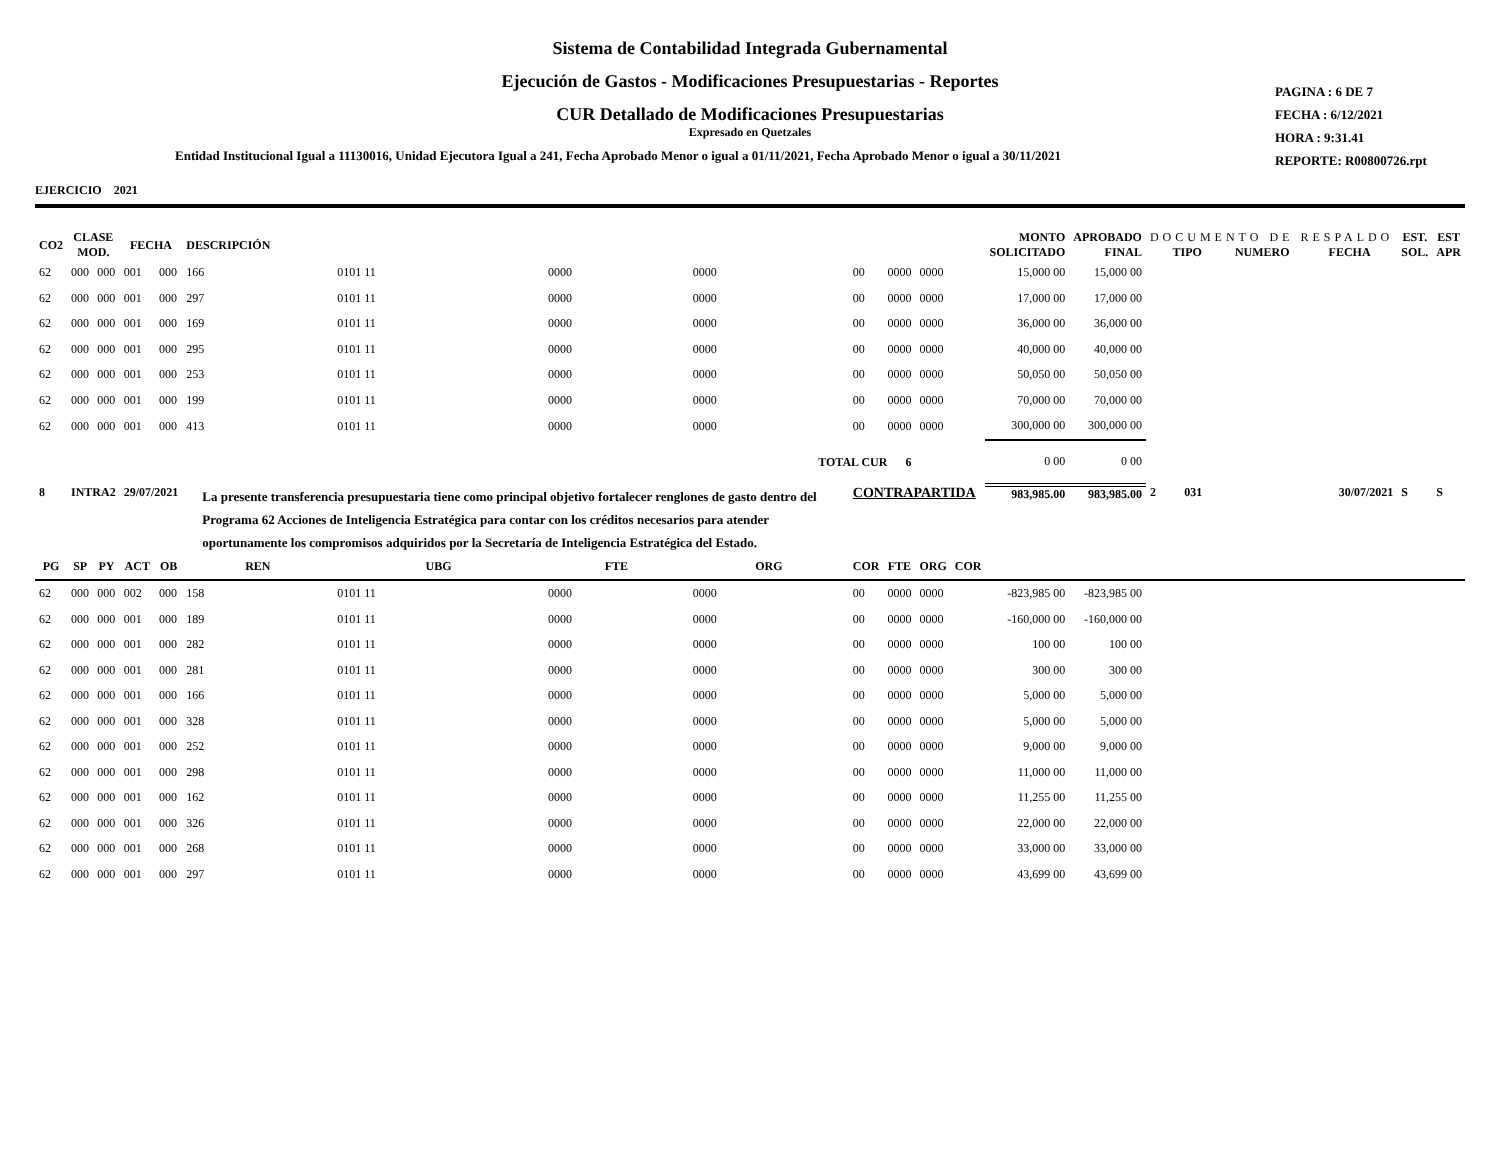Sistema de Contabilidad Integrada Gubernamental
Ejecución de Gastos - Modificaciones Presupuestarias - Reportes
CUR Detallado de Modificaciones Presupuestarias
Expresado en Quetzales
Entidad Institucional Igual a 11130016, Unidad Ejecutora Igual a 241, Fecha Aprobado Menor o igual a 01/11/2021, Fecha Aprobado Menor o igual a 30/11/2021
PAGINA : 6 DE 7
FECHA : 6/12/2021
HORA : 9:31.41
REPORTE: R00800726.rpt
EJERCICIO 2021
| CO2 | CLASE MOD. | | FECHA | | DESCRIPCIÓN | | | | | | | | MONTO SOLICITADO | APROBADO FINAL | DOCUMENTO DE RESPALDO TIPO NUMERO FECHA | | | EST. SOL. | EST APR |
| --- | --- | --- | --- | --- | --- | --- | --- | --- | --- | --- | --- | --- | --- | --- | --- | --- | --- | --- | --- |
| 62 | 000 | 000 | 001 | 000 | 166 | 0101 11 | 0000 | 0000 | 00 | 0000 | 0000 | | 15,000 00 | 15,000 00 | | | | | |
| 62 | 000 | 000 | 001 | 000 | 297 | 0101 11 | 0000 | 0000 | 00 | 0000 | 0000 | | 17,000 00 | 17,000 00 | | | | | |
| 62 | 000 | 000 | 001 | 000 | 169 | 0101 11 | 0000 | 0000 | 00 | 0000 | 0000 | | 36,000 00 | 36,000 00 | | | | | |
| 62 | 000 | 000 | 001 | 000 | 295 | 0101 11 | 0000 | 0000 | 00 | 0000 | 0000 | | 40,000 00 | 40,000 00 | | | | | |
| 62 | 000 | 000 | 001 | 000 | 253 | 0101 11 | 0000 | 0000 | 00 | 0000 | 0000 | | 50,050 00 | 50,050 00 | | | | | |
| 62 | 000 | 000 | 001 | 000 | 199 | 0101 11 | 0000 | 0000 | 00 | 0000 | 0000 | | 70,000 00 | 70,000 00 | | | | | |
| 62 | 000 | 000 | 001 | 000 | 413 | 0101 11 | 0000 | 0000 | 00 | 0000 | 0000 | | 300,000 00 | 300,000 00 | | | | | |
| TOTAL CUR 6 | | | | | | | | | | | | | 0 00 | 0 00 | | | | | |
| 8 | INTRA2 | | 29/07/2021 | | La presente transferencia presupuestaria tiene como principal objetivo fortalecer renglones de gasto dentro del Programa 62 Acciones de Inteligencia Estratégica para contar con los créditos necesarios para atender oportunamente los compromisos adquiridos por la Secretaría de Inteligencia Estratégica del Estado. | | | | CONTRAPARTIDA | | | | 983,985.00 | 983,985.00 | 2 | 031 | 30/07/2021 | S | S |
| PG | SP | PY | ACT | OB | REN | UBG | FTE | ORG | COR | FTE | ORG | COR | | | | | | | |
| 62 | 000 | 000 | 002 | 000 | 158 | 0101 11 | 0000 | 0000 | 00 | 0000 | 0000 | | -823,985 00 | -823,985 00 | | | | | |
| 62 | 000 | 000 | 001 | 000 | 189 | 0101 11 | 0000 | 0000 | 00 | 0000 | 0000 | | -160,000 00 | -160,000 00 | | | | | |
| 62 | 000 | 000 | 001 | 000 | 282 | 0101 11 | 0000 | 0000 | 00 | 0000 | 0000 | | 100 00 | 100 00 | | | | | |
| 62 | 000 | 000 | 001 | 000 | 281 | 0101 11 | 0000 | 0000 | 00 | 0000 | 0000 | | 300 00 | 300 00 | | | | | |
| 62 | 000 | 000 | 001 | 000 | 166 | 0101 11 | 0000 | 0000 | 00 | 0000 | 0000 | | 5,000 00 | 5,000 00 | | | | | |
| 62 | 000 | 000 | 001 | 000 | 328 | 0101 11 | 0000 | 0000 | 00 | 0000 | 0000 | | 5,000 00 | 5,000 00 | | | | | |
| 62 | 000 | 000 | 001 | 000 | 252 | 0101 11 | 0000 | 0000 | 00 | 0000 | 0000 | | 9,000 00 | 9,000 00 | | | | | |
| 62 | 000 | 000 | 001 | 000 | 298 | 0101 11 | 0000 | 0000 | 00 | 0000 | 0000 | | 11,000 00 | 11,000 00 | | | | | |
| 62 | 000 | 000 | 001 | 000 | 162 | 0101 11 | 0000 | 0000 | 00 | 0000 | 0000 | | 11,255 00 | 11,255 00 | | | | | |
| 62 | 000 | 000 | 001 | 000 | 326 | 0101 11 | 0000 | 0000 | 00 | 0000 | 0000 | | 22,000 00 | 22,000 00 | | | | | |
| 62 | 000 | 000 | 001 | 000 | 268 | 0101 11 | 0000 | 0000 | 00 | 0000 | 0000 | | 33,000 00 | 33,000 00 | | | | | |
| 62 | 000 | 000 | 001 | 000 | 297 | 0101 11 | 0000 | 0000 | 00 | 0000 | 0000 | | 43,699 00 | 43,699 00 | | | | | |